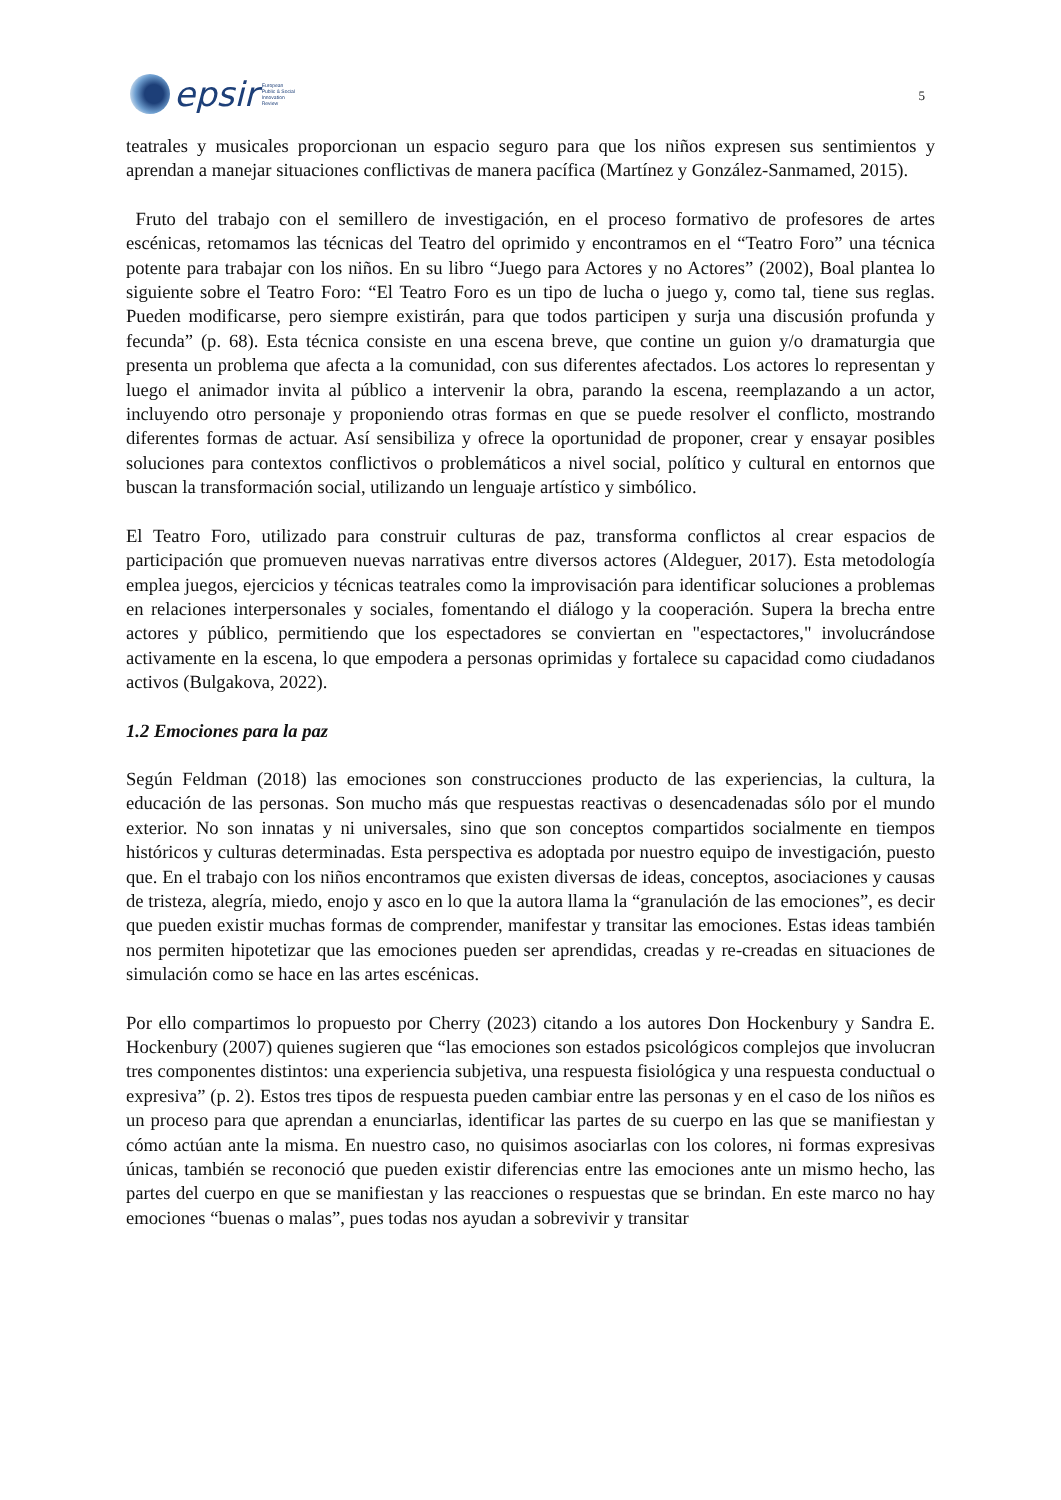epsir
European
Public & Social
Innovation
Review
5
teatrales y musicales proporcionan un espacio seguro para que los niños expresen sus sentimientos y aprendan a manejar situaciones conflictivas de manera pacífica (Martínez y González-Sanmamed, 2015).
Fruto del trabajo con el semillero de investigación, en el proceso formativo de profesores de artes escénicas, retomamos las técnicas del Teatro del oprimido y encontramos en el “Teatro Foro” una técnica potente para trabajar con los niños. En su libro “Juego para Actores y no Actores” (2002), Boal plantea lo siguiente sobre el Teatro Foro: “El Teatro Foro es un tipo de lucha o juego y, como tal, tiene sus reglas. Pueden modificarse, pero siempre existirán, para que todos participen y surja una discusión profunda y fecunda” (p. 68). Esta técnica consiste en una escena breve, que contine un guion y/o dramaturgia que presenta un problema que afecta a la comunidad, con sus diferentes afectados. Los actores lo representan y luego el animador invita al público a intervenir la obra, parando la escena, reemplazando a un actor, incluyendo otro personaje y proponiendo otras formas en que se puede resolver el conflicto, mostrando diferentes formas de actuar. Así sensibiliza y ofrece la oportunidad de proponer, crear y ensayar posibles soluciones para contextos conflictivos o problemáticos a nivel social, político y cultural en entornos que buscan la transformación social, utilizando un lenguaje artístico y simbólico.
El Teatro Foro, utilizado para construir culturas de paz, transforma conflictos al crear espacios de participación que promueven nuevas narrativas entre diversos actores (Aldeguer, 2017). Esta metodología emplea juegos, ejercicios y técnicas teatrales como la improvisación para identificar soluciones a problemas en relaciones interpersonales y sociales, fomentando el diálogo y la cooperación. Supera la brecha entre actores y público, permitiendo que los espectadores se conviertan en "espectactores," involucrándose activamente en la escena, lo que empodera a personas oprimidas y fortalece su capacidad como ciudadanos activos (Bulgakova, 2022).
1.2 Emociones para la paz
Según Feldman (2018) las emociones son construcciones producto de las experiencias, la cultura, la educación de las personas. Son mucho más que respuestas reactivas o desencadenadas sólo por el mundo exterior. No son innatas y ni universales, sino que son conceptos compartidos socialmente en tiempos históricos y culturas determinadas. Esta perspectiva es adoptada por nuestro equipo de investigación, puesto que. En el trabajo con los niños encontramos que existen diversas de ideas, conceptos, asociaciones y causas de tristeza, alegría, miedo, enojo y asco en lo que la autora llama la “granulación de las emociones”, es decir que pueden existir muchas formas de comprender, manifestar y transitar las emociones. Estas ideas también nos permiten hipotetizar que las emociones pueden ser aprendidas, creadas y re-creadas en situaciones de simulación como se hace en las artes escénicas.
Por ello compartimos lo propuesto por Cherry (2023) citando a los autores Don Hockenbury y Sandra E. Hockenbury (2007) quienes sugieren que “las emociones son estados psicológicos complejos que involucran tres componentes distintos: una experiencia subjetiva, una respuesta fisiológica y una respuesta conductual o expresiva” (p. 2). Estos tres tipos de respuesta pueden cambiar entre las personas y en el caso de los niños es un proceso para que aprendan a enunciarlas, identificar las partes de su cuerpo en las que se manifiestan y cómo actúan ante la misma. En nuestro caso, no quisimos asociarlas con los colores, ni formas expresivas únicas, también se reconoció que pueden existir diferencias entre las emociones ante un mismo hecho, las partes del cuerpo en que se manifiestan y las reacciones o respuestas que se brindan. En este marco no hay emociones “buenas o malas”, pues todas nos ayudan a sobrevivir y transitar